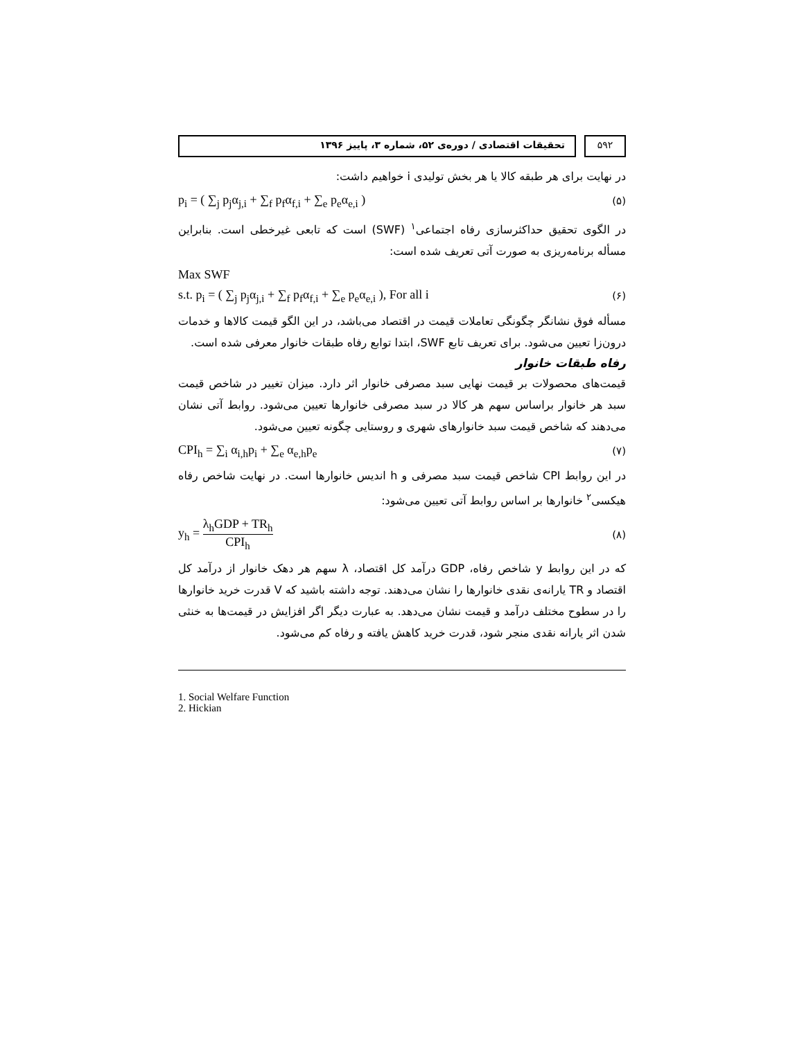۵۹۲ تحقیقات اقتصادی / دوره‌ی ۵۲، شماره ۳، پاییز ۱۳۹۶
در نهایت برای هر طبقه کالا یا هر بخش تولیدی i خواهیم داشت:
p<sub>i</sub> = ( ∑<sub>j</sub> p<sub>j</sub>α<sub>j,i</sub> + ∑<sub>f</sub> p<sub>f</sub>α<sub>f,i</sub> + ∑<sub>e</sub> p<sub>e</sub>α<sub>e,i</sub> ) (۵)
در الگوی تحقیق حداکثرسازی رفاه اجتماعی<sup>۱</sup> (SWF) است که تابعی غیرخطی است. بنابراین مسأله برنامه‌ریزی به صورت آتی تعریف شده است:
Max SWF
s.t. p<sub>i</sub> = ( ∑<sub>j</sub> p<sub>j</sub>α<sub>j,i</sub> + ∑<sub>f</sub> p<sub>f</sub>α<sub>f,i</sub> + ∑<sub>e</sub> p<sub>e</sub>α<sub>e,i</sub> ), For all i (۶)
مسأله فوق نشانگر چگونگی تعاملات قیمت در اقتصاد می‌باشد، در این الگو قیمت کالاها و خدمات درون‌زا تعیین می‌شود. برای تعریف تابع SWF، ابتدا توابع رفاه طبقات خانوار معرفی شده است.
رفاه طبقات خانوار
قیمت‌های محصولات بر قیمت نهایی سبد مصرفی خانوار اثر دارد. میزان تغییر در شاخص قیمت سبد هر خانوار براساس سهم هر کالا در سبد مصرفی خانوارها تعیین می‌شود. روابط آتی نشان می‌دهند که شاخص قیمت سبد خانوارهای شهری و روستایی چگونه تعیین می‌شود.
CPI<sub>h</sub> = ∑<sub>i</sub> α<sub>i,h</sub>p<sub>i</sub> + ∑<sub>e</sub> α<sub>e,h</sub>p<sub>e</sub> (۷)
در این روابط CPI شاخص قیمت سبد مصرفی و h اندیس خانوارها است. در نهایت شاخص رفاه هیکسی<sup>۲</sup> خانوارها بر اساس روابط آتی تعیین می‌شود:
y<sub>h</sub> = λ<sub>h</sub>GDP + TR<sub>h</sub> CPI<sub>h</sub> (۸)
که در این روابط y شاخص رفاه، GDP درآمد کل اقتصاد، λ سهم هر دهک خانوار از درآمد کل اقتصاد و TR یارانه‌ی نقدی خانوارها را نشان می‌دهند. توجه داشته باشید که V قدرت خرید خانوارها را در سطوح مختلف درآمد و قیمت نشان می‌دهد. به عبارت دیگر اگر افزایش در قیمت‌ها به خنثی شدن اثر یارانه نقدی منجر شود، قدرت خرید کاهش یافته و رفاه کم می‌شود.
1. Social Welfare Function
2. Hickian